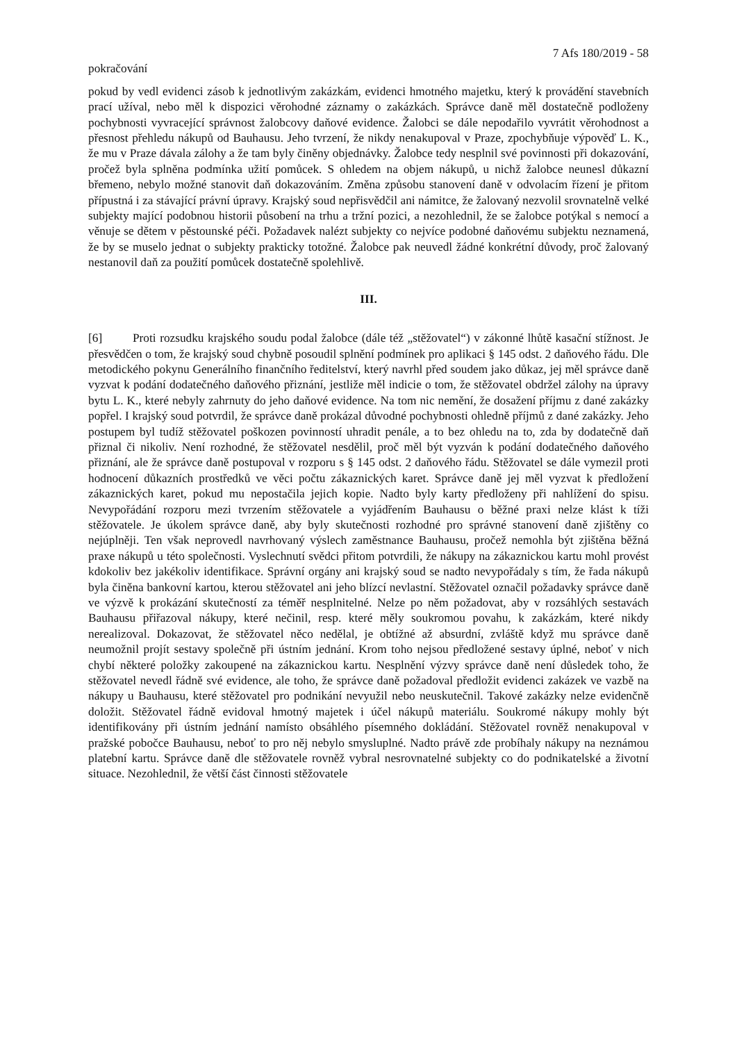7 Afs 180/2019 - 58
pokračování
pokud by vedl evidenci zásob k jednotlivým zakázkám, evidenci hmotného majetku, který k provádění stavebních prací užíval, nebo měl k dispozici věrohodné záznamy o zakázkách. Správce daně měl dostatečně podloženy pochybnosti vyvracející správnost žalobcovy daňové evidence. Žalobci se dále nepodařilo vyvrátit věrohodnost a přesnost přehledu nákupů od Bauhausu. Jeho tvrzení, že nikdy nenakupoval v Praze, zpochybňuje výpověď L. K., že mu v Praze dávala zálohy a že tam byly činěny objednávky. Žalobce tedy nesplnil své povinnosti při dokazování, pročež byla splněna podmínka užití pomůcek. S ohledem na objem nákupů, u nichž žalobce neunesl důkazní břemeno, nebylo možné stanovit daň dokazováním. Změna způsobu stanovení daně v odvolacím řízení je přitom přípustná i za stávající právní úpravy. Krajský soud nepřisvědčil ani námitce, že žalovaný nezvolil srovnatelně velké subjekty mající podobnou historii působení na trhu a tržní pozici, a nezohlednil, že se žalobce potýkal s nemocí a věnuje se dětem v pěstounské péči. Požadavek nalézt subjekty co nejvíce podobné daňovému subjektu neznamená, že by se muselo jednat o subjekty prakticky totožné. Žalobce pak neuvedl žádné konkrétní důvody, proč žalovaný nestanovil daň za použití pomůcek dostatečně spolehlivě.
III.
[6] Proti rozsudku krajského soudu podal žalobce (dále též „stěžovatel“) v zákonné lhůtě kasační stížnost. Je přesvědčen o tom, že krajský soud chybně posoudil splnění podmínek pro aplikaci § 145 odst. 2 daňového řádu. Dle metodického pokynu Generálního finančního ředitelství, který navrhl před soudem jako důkaz, jej měl správce daně vyzvat k podání dodatečného daňového přiznání, jestliže měl indicie o tom, že stěžovatel obdržel zálohy na úpravy bytu L. K., které nebyly zahrnuty do jeho daňové evidence. Na tom nic nemění, že dosažení příjmu z dané zakázky popřel. I krajský soud potvrdil, že správce daně prokázal důvodné pochybnosti ohledně příjmů z dané zakázky. Jeho postupem byl tudíž stěžovatel poškozen povinností uhradit penále, a to bez ohledu na to, zda by dodatečně daň přiznal či nikoliv. Není rozhodné, že stěžovatel nesdělil, proč měl být vyzván k podání dodatečného daňového přiznání, ale že správce daně postupoval v rozporu s § 145 odst. 2 daňového řádu. Stěžovatel se dále vymezil proti hodnocení důkazních prostředků ve věci počtu zákaznických karet. Správce daně jej měl vyzvat k předložení zákaznických karet, pokud mu nepostačila jejich kopie. Nadto byly karty předloženy při nahlížení do spisu. Nevypořádání rozporu mezi tvrzením stěžovatele a vyjádřením Bauhausu o běžné praxi nelze klást k tíži stěžovatele. Je úkolem správce daně, aby byly skutečnosti rozhodné pro správné stanovení daně zjištěny co nejúplněji. Ten však neprovedl navrhovaný výslech zaměstnance Bauhausu, pročež nemohla být zjištěna běžná praxe nákupů u této společnosti. Vyslechnutí svědci přitom potvrdili, že nákupy na zákaznickou kartu mohl provést kdokoliv bez jakékoliv identifikace. Správní orgány ani krajský soud se nadto nevypořádaly s tím, že řada nákupů byla činěna bankovní kartou, kterou stěžovatel ani jeho blízcí nevlastní. Stěžovatel označil požadavky správce daně ve výzvě k prokázání skutečností za téměř nesplnitelné. Nelze po něm požadovat, aby v rozsáhlých sestavách Bauhausu přiřazoval nákupy, které nečinil, resp. které měly soukromou povahu, k zakázkám, které nikdy nerealizoval. Dokazovat, že stěžovatel něco nedělal, je obtížné až absurdní, zvláště když mu správce daně neumožnil projít sestavy společně při ústním jednání. Krom toho nejsou předložené sestavy úplné, neboť v nich chybí některé položky zakoupené na zákaznickou kartu. Nesplnění výzvy správce daně není důsledek toho, že stěžovatel nevedl řádně své evidence, ale toho, že správce daně požadoval předložit evidenci zakázek ve vazbě na nákupy u Bauhausu, které stěžovatel pro podnikání nevyužil nebo neuskutečnil. Takové zakázky nelze evidenčně doložit. Stěžovatel řádně evidoval hmotný majetek i účel nákupů materiálu. Soukromé nákupy mohly být identifikovány při ústním jednání namísto obsáhlého písemného dokládání. Stěžovatel rovněž nenakupoval v pražské pobočce Bauhausu, neboť to pro něj nebylo smysluplné. Nadto právě zde probíhaly nákupy na neznámou platební kartu. Správce daně dle stěžovatele rovněž vybral nesrovnatelné subjekty co do podnikatelské a životní situace. Nezohlednil, že větší část činnosti stěžovatele